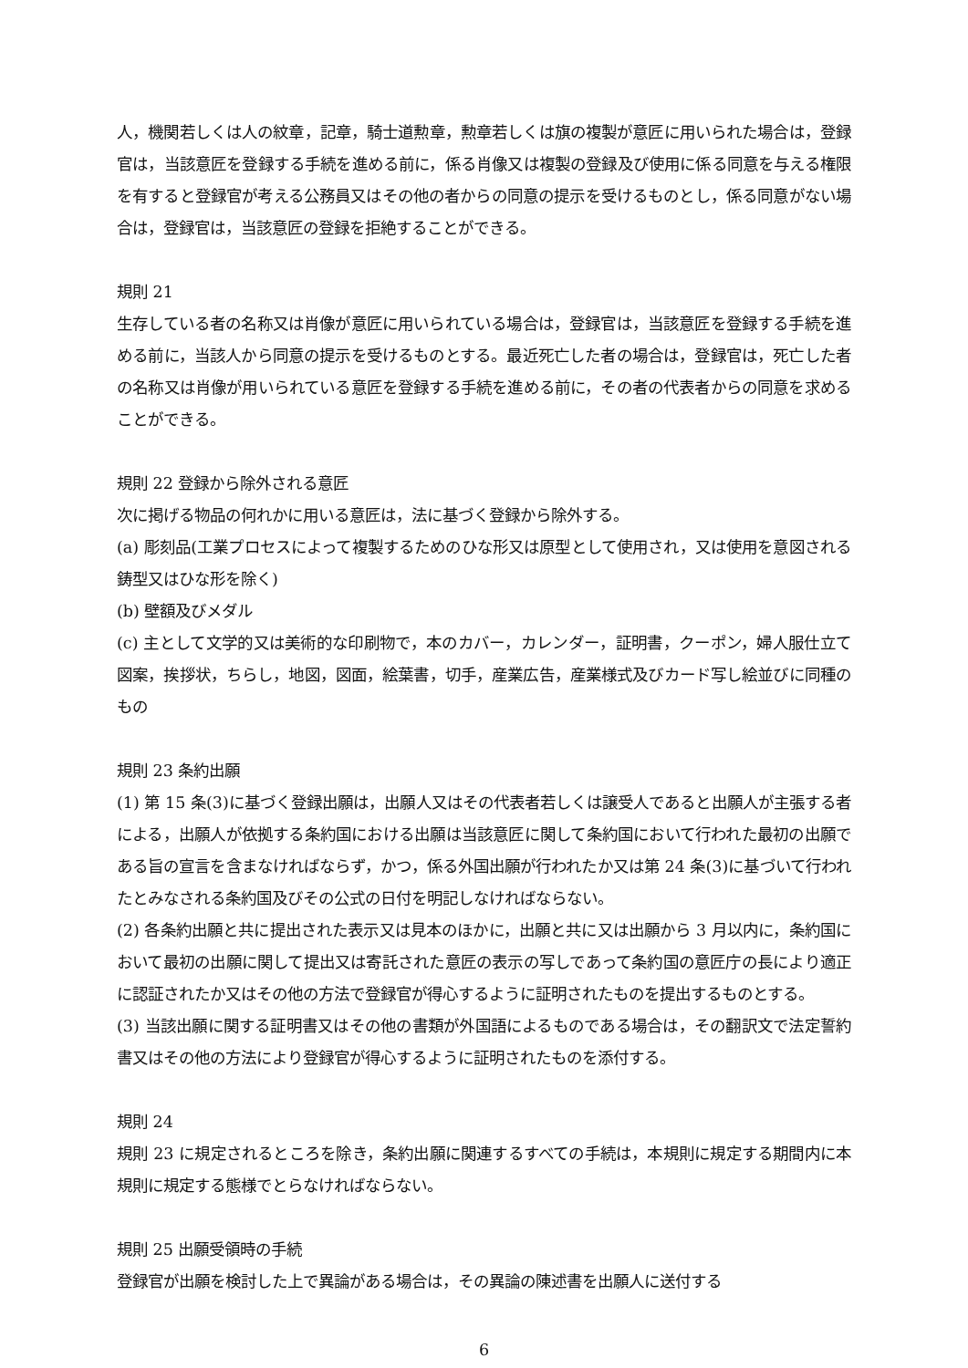人，機関若しくは人の紋章，記章，騎士道勲章，勲章若しくは旗の複製が意匠に用いられた場合は，登録官は，当該意匠を登録する手続を進める前に，係る肖像又は複製の登録及び使用に係る同意を与える権限を有すると登録官が考える公務員又はその他の者からの同意の提示を受けるものとし，係る同意がない場合は，登録官は，当該意匠の登録を拒絶することができる。
規則 21
生存している者の名称又は肖像が意匠に用いられている場合は，登録官は，当該意匠を登録する手続を進める前に，当該人から同意の提示を受けるものとする。最近死亡した者の場合は，登録官は，死亡した者の名称又は肖像が用いられている意匠を登録する手続を進める前に，その者の代表者からの同意を求めることができる。
規則 22 登録から除外される意匠
次に掲げる物品の何れかに用いる意匠は，法に基づく登録から除外する。
(a) 彫刻品(工業プロセスによって複製するためのひな形又は原型として使用され，又は使用を意図される鋳型又はひな形を除く)
(b) 壁額及びメダル
(c) 主として文学的又は美術的な印刷物で，本のカバー，カレンダー，証明書，クーポン，婦人服仕立て図案，挨拶状，ちらし，地図，図面，絵葉書，切手，産業広告，産業様式及びカード写し絵並びに同種のもの
規則 23 条約出願
(1) 第 15 条(3)に基づく登録出願は，出願人又はその代表者若しくは譲受人であると出願人が主張する者による，出願人が依拠する条約国における出願は当該意匠に関して条約国において行われた最初の出願である旨の宣言を含まなければならず，かつ，係る外国出願が行われたか又は第 24 条(3)に基づいて行われたとみなされる条約国及びその公式の日付を明記しなければならない。
(2) 各条約出願と共に提出された表示又は見本のほかに，出願と共に又は出願から 3 月以内に，条約国において最初の出願に関して提出又は寄託された意匠の表示の写しであって条約国の意匠庁の長により適正に認証されたか又はその他の方法で登録官が得心するように証明されたものを提出するものとする。
(3) 当該出願に関する証明書又はその他の書類が外国語によるものである場合は，その翻訳文で法定誓約書又はその他の方法により登録官が得心するように証明されたものを添付する。
規則 24
規則 23 に規定されるところを除き，条約出願に関連するすべての手続は，本規則に規定する期間内に本規則に規定する態様でとらなければならない。
規則 25 出願受領時の手続
登録官が出願を検討した上で異論がある場合は，その異論の陳述書を出願人に送付する
6